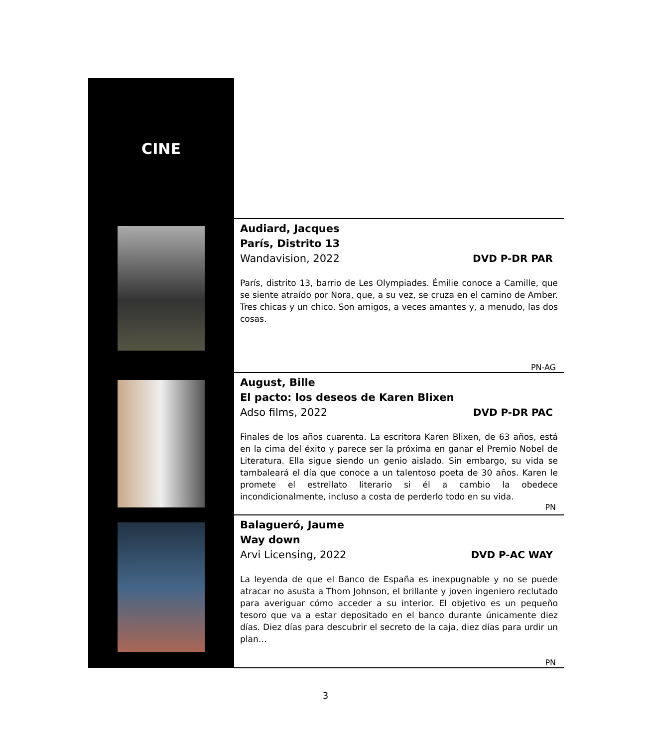| CINE | |
| | Audiard, Jacques París, Distrito 13 Wandavision, 2022 DVD P-DR PAR París, distrito 13, barrio de Les Olympiades. Émilie conoce a Camille, que se siente atraído por Nora, que, a su vez, se cruza en el camino de Amber. Tres chicas y un chico. Son amigos, a veces amantes y, a menudo, las dos cosas. PN-AG |
| | August, Bille El pacto: los deseos de Karen Blixen Adso films, 2022 DVD P-DR PAC Finales de los años cuarenta. La escritora Karen Blixen, de 63 años, está en la cima del éxito y parece ser la próxima en ganar el Premio Nobel de Literatura. Ella sigue siendo un genio aislado. Sin embargo, su vida se tambaleará el día que conoce a un talentoso poeta de 30 años. Karen le promete el estrellato literario si él a cambio la obedece incondicionalmente, incluso a costa de perderlo todo en su vida. PN |
| | Balagueró, Jaume Way down Arvi Licensing, 2022 DVD P-AC WAY La leyenda de que el Banco de España es inexpugnable y no se puede atracar no asusta a Thom Johnson, el brillante y joven ingeniero reclutado para averiguar cómo acceder a su interior. El objetivo es un pequeño tesoro que va a estar depositado en el banco durante únicamente diez días. Diez días para descubrir el secreto de la caja, diez días para urdir un plan… PN |
3